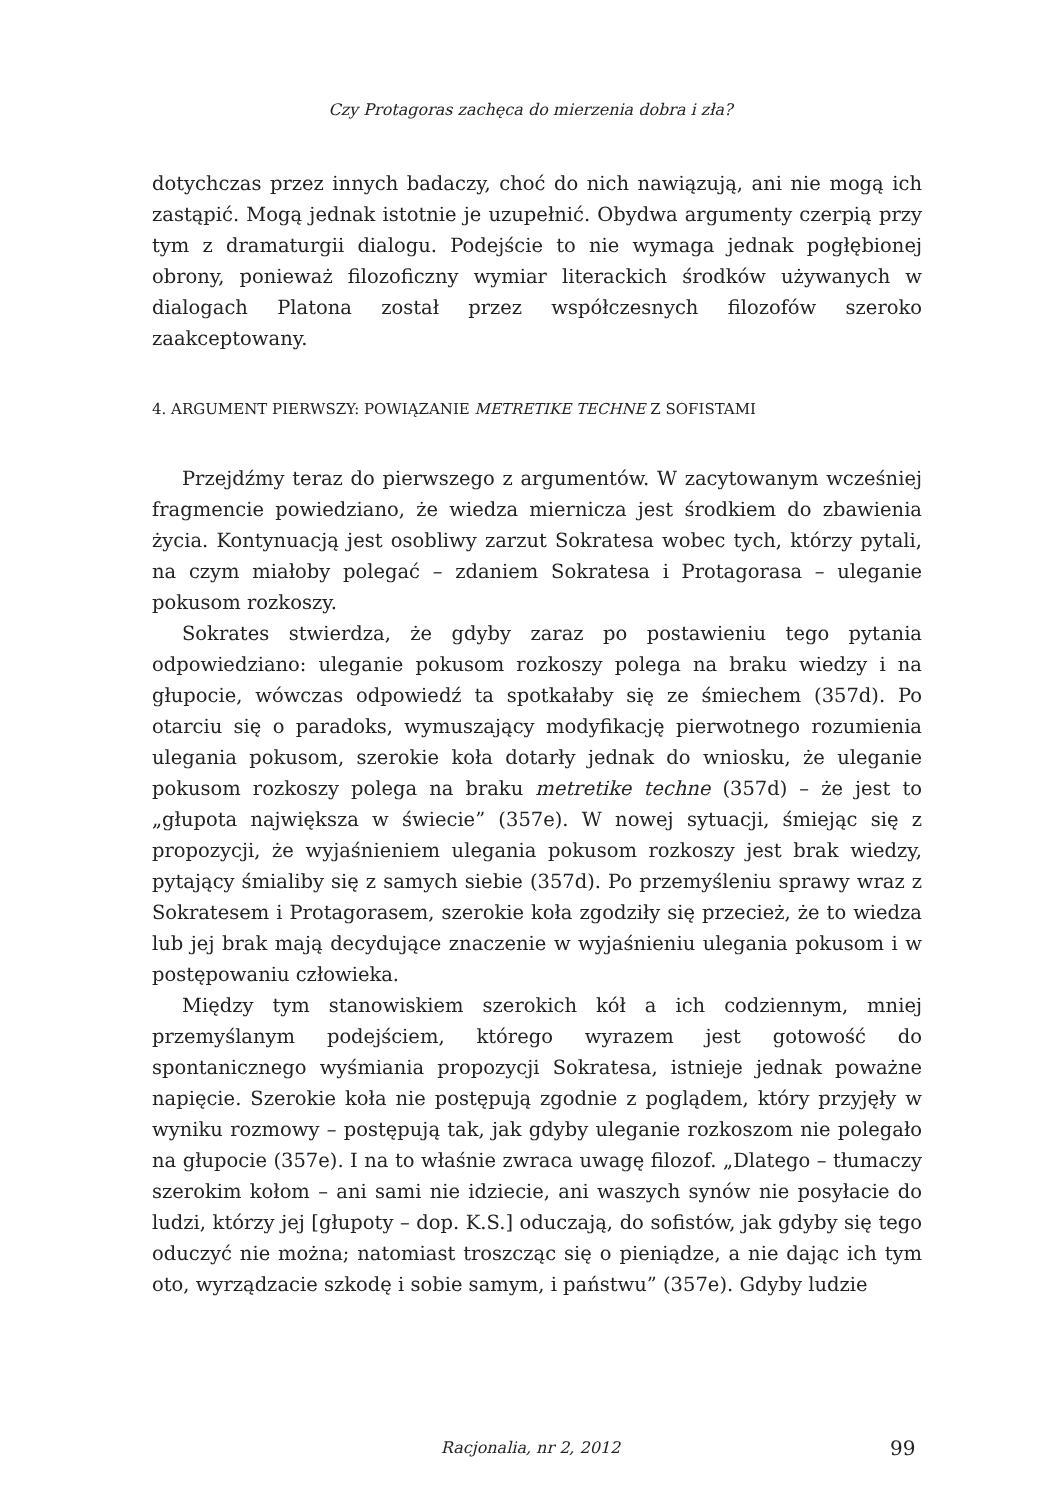Czy Protagoras zachęca do mierzenia dobra i zła?
dotychczas przez innych badaczy, choć do nich nawiązują, ani nie mogą ich zastąpić. Mogą jednak istotnie je uzupełnić. Obydwa argumenty czerpią przy tym z dramaturgii dialogu. Podejście to nie wymaga jednak pogłębionej obrony, ponieważ filozoficzny wymiar literackich środków używanych w dialogach Platona został przez współczesnych filozofów szeroko zaakceptowany.
4. ARGUMENT PIERWSZY: POWIĄZANIE METRETIKE TECHNE Z SOFISTAMI
Przejdźmy teraz do pierwszego z argumentów. W zacytowanym wcześniej fragmencie powiedziano, że wiedza miernicza jest środkiem do zbawienia życia. Kontynuacją jest osobliwy zarzut Sokratesa wobec tych, którzy pytali, na czym miałoby polegać – zdaniem Sokratesa i Protagorasa – uleganie pokusom rozkoszy.
Sokrates stwierdza, że gdyby zaraz po postawieniu tego pytania odpowiedziano: uleganie pokusom rozkoszy polega na braku wiedzy i na głupocie, wówczas odpowiedź ta spotkałaby się ze śmiechem (357d). Po otarciu się o paradoks, wymuszający modyfikację pierwotnego rozumienia ulegania pokusom, szerokie koła dotarły jednak do wniosku, że uleganie pokusom rozkoszy polega na braku metretike techne (357d) – że jest to „głupota największa w świecie” (357e). W nowej sytuacji, śmiejąc się z propozycji, że wyjaśnieniem ulegania pokusom rozkoszy jest brak wiedzy, pytający śmialiby się z samych siebie (357d). Po przemyśleniu sprawy wraz z Sokratesem i Protagorasem, szerokie koła zgodziły się przecież, że to wiedza lub jej brak mają decydujące znaczenie w wyjaśnieniu ulegania pokusom i w postępowaniu człowieka.
Między tym stanowiskiem szerokich kół a ich codziennym, mniej przemyślanym podejściem, którego wyrazem jest gotowość do spontanicznego wyśmiania propozycji Sokratesa, istnieje jednak poważne napięcie. Szerokie koła nie postępują zgodnie z poglądem, który przyjęły w wyniku rozmowy – postępują tak, jak gdyby uleganie rozkoszom nie polegało na głupocie (357e). I na to właśnie zwraca uwagę filozof. „Dlatego – tłumaczy szerokim kołom – ani sami nie idziecie, ani waszych synów nie posyłacie do ludzi, którzy jej [głupoty – dop. K.S.] oduczają, do sofistów, jak gdyby się tego oduczyć nie można; natomiast troszcząc się o pieniądze, a nie dając ich tym oto, wyrządzacie szkodę i sobie samym, i państwu” (357e). Gdyby ludzie
Racjonalia, nr 2, 2012 99